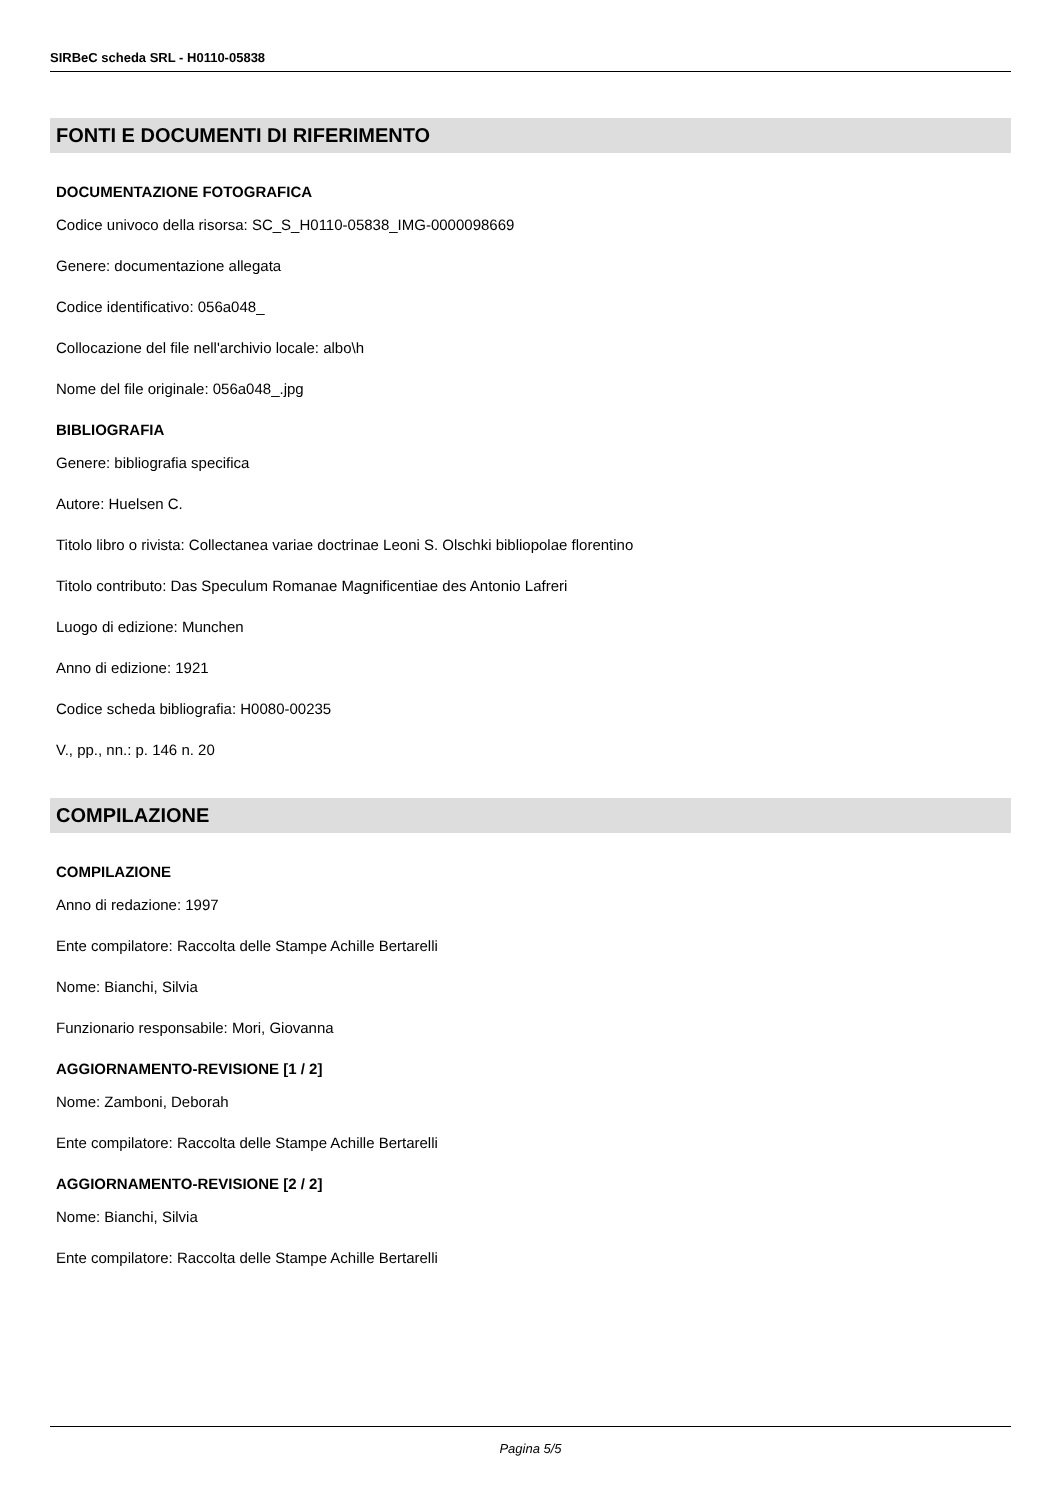SIRBeC scheda SRL - H0110-05838
FONTI E DOCUMENTI DI RIFERIMENTO
DOCUMENTAZIONE FOTOGRAFICA
Codice univoco della risorsa: SC_S_H0110-05838_IMG-0000098669
Genere: documentazione allegata
Codice identificativo: 056a048_
Collocazione del file nell'archivio locale: albo\h
Nome del file originale: 056a048_.jpg
BIBLIOGRAFIA
Genere: bibliografia specifica
Autore: Huelsen C.
Titolo libro o rivista: Collectanea variae doctrinae Leoni S. Olschki bibliopolae florentino
Titolo contributo: Das Speculum Romanae Magnificentiae des Antonio Lafreri
Luogo di edizione: Munchen
Anno di edizione: 1921
Codice scheda bibliografia: H0080-00235
V., pp., nn.: p. 146 n. 20
COMPILAZIONE
COMPILAZIONE
Anno di redazione: 1997
Ente compilatore: Raccolta delle Stampe Achille Bertarelli
Nome: Bianchi, Silvia
Funzionario responsabile: Mori, Giovanna
AGGIORNAMENTO-REVISIONE [1 / 2]
Nome: Zamboni, Deborah
Ente compilatore: Raccolta delle Stampe Achille Bertarelli
AGGIORNAMENTO-REVISIONE [2 / 2]
Nome: Bianchi, Silvia
Ente compilatore: Raccolta delle Stampe Achille Bertarelli
Pagina 5/5